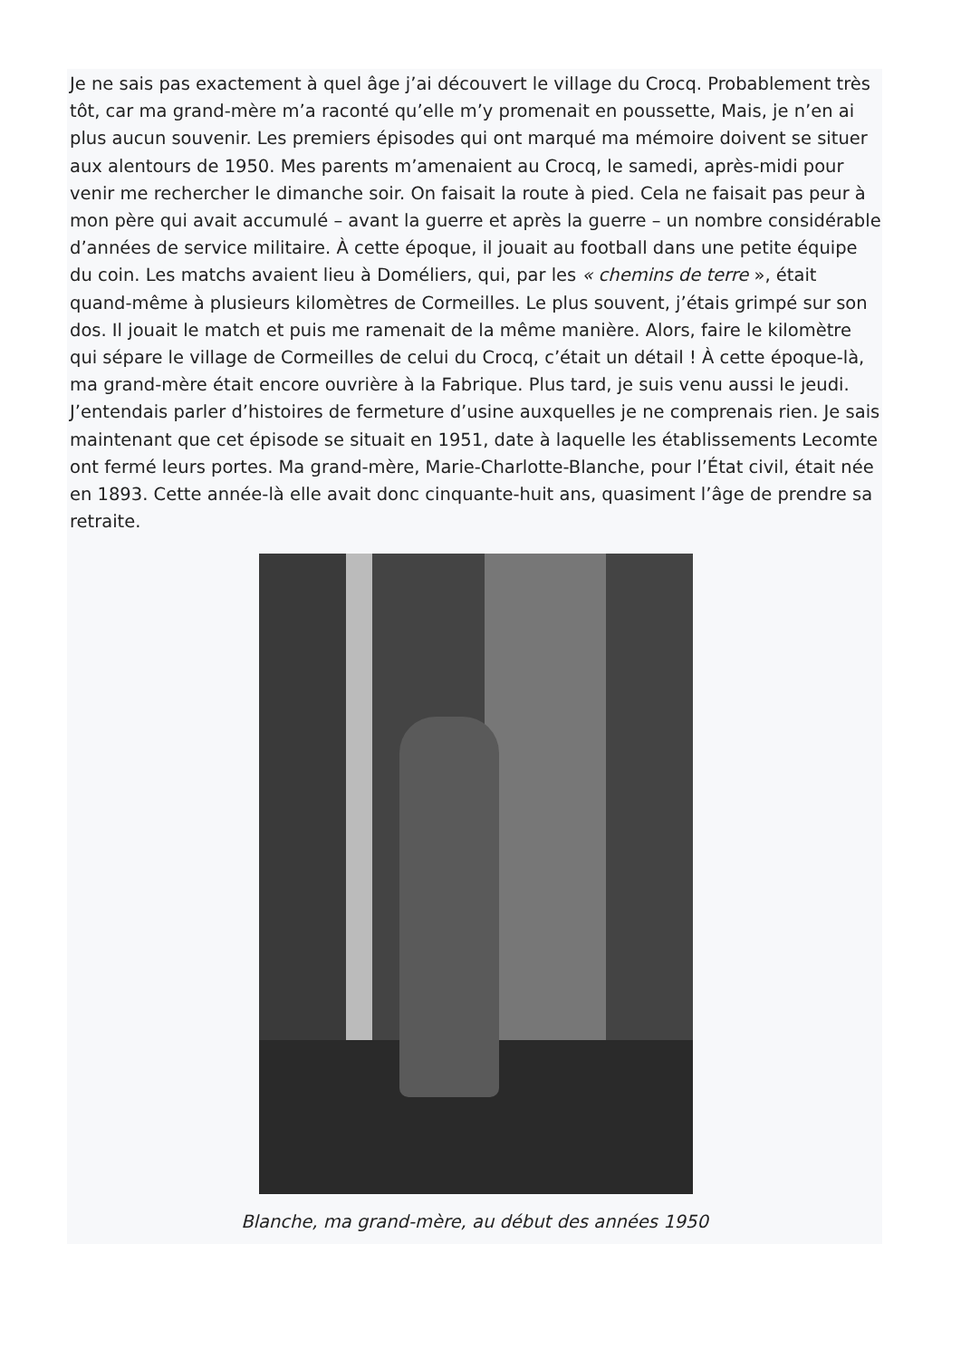Je ne sais pas exactement à quel âge j’ai découvert le village du Crocq. Probablement très tôt, car ma grand-mère m’a raconté qu’elle m’y promenait en poussette, Mais, je n’en ai plus aucun souvenir. Les premiers épisodes qui ont marqué ma mémoire doivent se situer aux alentours de 1950. Mes parents m’amenaient au Crocq, le samedi, après-midi pour venir me rechercher le dimanche soir. On faisait la route à pied. Cela ne faisait pas peur à mon père qui avait accumulé – avant la guerre et après la guerre – un nombre considérable d’années de service militaire. À cette époque, il jouait au football dans une petite équipe du coin. Les matchs avaient lieu à Doméliers, qui, par les « chemins de terre », était quand-même à plusieurs kilomètres de Cormeilles. Le plus souvent, j’étais grimpé sur son dos. Il jouait le match et puis me ramenait de la même manière. Alors, faire le kilomètre qui sépare le village de Cormeilles de celui du Crocq, c’était un détail ! À cette époque-là, ma grand-mère était encore ouvrière à la Fabrique. Plus tard, je suis venu aussi le jeudi. J’entendais parler d’histoires de fermeture d’usine auxquelles je ne comprenais rien. Je sais maintenant que cet épisode se situait en 1951, date à laquelle les établissements Lecomte ont fermé leurs portes. Ma grand-mère, Marie-Charlotte-Blanche, pour l’État civil, était née en 1893. Cette année-là elle avait donc cinquante-huit ans, quasiment l’âge de prendre sa retraite.
Blanche, ma grand-mère, au début des années 1950